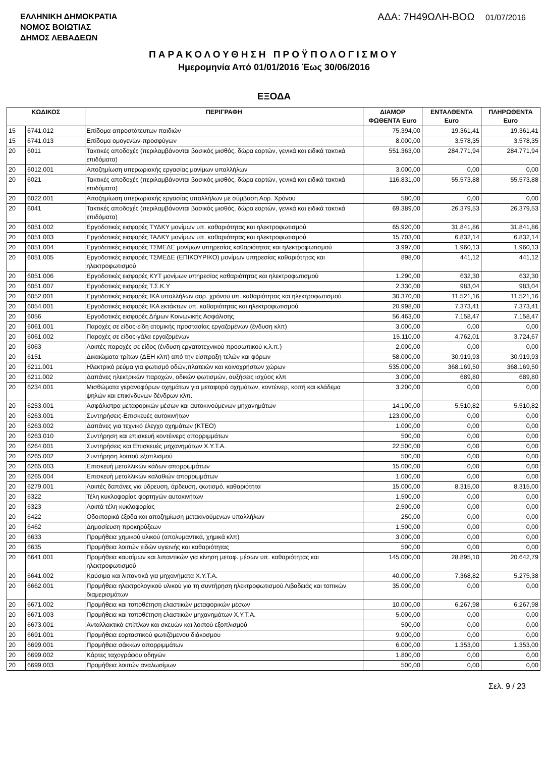ΕΛΛΗΝΙΚΗ ΔΗΜΟΚΡΑΤΙΑ
ΝΟΜΟΣ ΒΟΙΩΤΙΑΣ
ΔΗΜΟΣ ΛΕΒΑΔΕΩΝ
ΑΔΑ: 7Η49ΩΛΗ-ΒΟΩ 01/07/2016
ΠΑΡΑΚΟΛΟΥΘΗΣΗ ΠΡΟΫΠΟΛΟΓΙΣΜΟΥ
Ημερομηνία Από 01/01/2016 Έως 30/06/2016
ΕΞΟΔΑ
| ΚΩΔΙΚΟΣ | | ΠΕΡΙΓΡΑΦΗ | ΔΙΑΜΟΡ ΦΩΘΕΝΤΑ Euro | ΕΝΤΑΛΘΕΝΤΑ Euro | ΠΛΗΡΩΘΕΝΤΑ Euro |
| --- | --- | --- | --- | --- | --- |
| 15 | 6741.012 | Επίδομα απροστάτευτων παιδιών | 75.394,00 | 19.361,41 | 19.361,41 |
| 15 | 6741.013 | Επίδομα ομογενών-προσφύγων | 8.000,00 | 3.578,35 | 3.578,35 |
| 20 | 6011 | Τακτικές αποδοχές (περιλαμβάνονται βασικός μισθός, δώρα εορτών, γενικά και ειδικά τακτικά επιδόματα) | 551.363,00 | 284.771,94 | 284.771,94 |
| 20 | 6012.001 | Αποζημίωση υπερωριακής εργασίας μονίμων υπαλλήλων | 3.000,00 | 0,00 | 0,00 |
| 20 | 6021 | Τακτικές αποδοχές (περιλαμβάνονται βασικός μισθός, δώρα εορτών, γενικά και ειδικά τακτικά επιδόματα) | 116.831,00 | 55.573,88 | 55.573,88 |
| 20 | 6022.001 | Αποζημίωση υπερωριακής εργασίας υπαλλήλων με σύμβαση Αορ. Χρόνου | 580,00 | 0,00 | 0,00 |
| 20 | 6041 | Τακτικές αποδοχές (περιλαμβάνονται βασικός μισθός, δώρα εορτών, γενικά και ειδικά τακτικά επιδόματα) | 69.389,00 | 26.379,53 | 26.379,53 |
| 20 | 6051.002 | Εργοδοτικές εισφορές ΤΥΔΚΥ μονίμων υπ. καθαριότητας και ηλεκτροφωτισμού | 65.920,00 | 31.841,86 | 31.841,86 |
| 20 | 6051.003 | Εργοδοτικές εισφορές ΤΑΔΚΥ μονίμων υπ. καθαριότητας και ηλεκτροφωτισμού | 15.703,00 | 6.832,14 | 6.832,14 |
| 20 | 6051.004 | Εργοδοτικές εισφορές ΤΣΜΕΔΕ μονίμων υπηρεσίας καθαριότητας και ηλεκτροφωτισμού | 3.997,00 | 1.960,13 | 1.960,13 |
| 20 | 6051.005 | Εργοδοτικές εισφορές ΤΣΜΕΔΕ (ΕΠΙΚΟΥΡΙΚΟ) μονίμων υπηρεσίας καθαριότητας και ηλεκτροφωτισμού | 898,00 | 441,12 | 441,12 |
| 20 | 6051.006 | Εργοδοτικές εισφορές ΚΥΤ μονίμων υπηρεσίας καθαριότητας και ηλεκτροφωτισμού | 1.290,00 | 632,30 | 632,30 |
| 20 | 6051.007 | Εργοδοτικές εισφορές Τ.Σ.Κ.Υ | 2.330,00 | 983,04 | 983,04 |
| 20 | 6052.001 | Εργοδοτικές εισφορές ΙΚΑ υπαλλήλων αορ. χρόνου υπ. καθαριότητας και ηλεκτροφωτισμού | 30.370,00 | 11.521,16 | 11.521,16 |
| 20 | 6054.001 | Εργοδοτικές εισφορές ΙΚΑ εκτάκτων υπ. καθαριότητας και ηλεκτροφωτισμού | 20.998,00 | 7.373,41 | 7.373,41 |
| 20 | 6056 | Εργοδοτικές εισφορές Δήμων Κοινωνικής Ασφάλισης | 56.463,00 | 7.158,47 | 7.158,47 |
| 20 | 6061.001 | Παροχές σε είδος-είδη ατομικής προστασίας εργαζομένων (ένδυση κλπ) | 3.000,00 | 0,00 | 0,00 |
| 20 | 6061.002 | Παροχές σε είδος-γάλα εργαζομένων | 15.110,00 | 4.762,01 | 3.724,67 |
| 20 | 6063 | Λοιπές παροχές σε είδος (ένδυση εργατοτεχνικού προσωπικού κ.λ.π.) | 2.000,00 | 0,00 | 0,00 |
| 20 | 6151 | Δικαιώματα τρίτων (ΔΕΗ κλπ) από την είσπραξη τελών και φόρων | 58.000,00 | 30.919,93 | 30.919,93 |
| 20 | 6211.001 | Ηλεκτρικό ρεύμα για φωτισμό οδών,πλατειών και κοινοχρήστων χώρων | 535.000,00 | 368.169,50 | 368.169,50 |
| 20 | 6211.002 | Δαπάνες ηλεκτρικών παροχών, οδικών φωτισμών, αυξήσεις ισχύος κλπ | 3.000,00 | 689,80 | 689,80 |
| 20 | 6234.001 | Μισθώματα γερανοφόρων οχημάτων για μεταφορά οχημάτων, κοντέινερ, κοπή και κλάδεμα ψηλών και επικίνδυνων δένδρων κλπ. | 3.200,00 | 0,00 | 0,00 |
| 20 | 6253.001 | Ασφάλιστρα μεταφορικών μέσων και αυτοκινούμενων μηχανημάτων | 14.100,00 | 5.510,82 | 5.510,82 |
| 20 | 6263.001 | Συντηρήσεις-Επισκευές αυτοκινήτων | 123.000,00 | 0,00 | 0,00 |
| 20 | 6263.002 | Δαπάνες για τεχνικό έλεγχο οχημάτων (ΚΤΕΟ) | 1.000,00 | 0,00 | 0,00 |
| 20 | 6263.010 | Συντήρηση και επισκευή κοντέινερς απορριμμάτων | 500,00 | 0,00 | 0,00 |
| 20 | 6264.001 | Συντηρήσεις και Επισκευές μηχανημάτων Χ.Υ.Τ.Α. | 22.500,00 | 0,00 | 0,00 |
| 20 | 6265.002 | Συντήρηση λοιπού εξοπλισμού | 500,00 | 0,00 | 0,00 |
| 20 | 6265.003 | Επισκευή μεταλλικών κάδων απορριμμάτων | 15.000,00 | 0,00 | 0,00 |
| 20 | 6265.004 | Επισκευή μεταλλικών καλαθιών απορριμμάτων | 1.000,00 | 0,00 | 0,00 |
| 20 | 6279.001 | Λοιπές δαπάνες για ύδρευση, άρδευση, φωτισμό, καθαριότητα | 15.000,00 | 8.315,00 | 8.315,00 |
| 20 | 6322 | Τέλη κυκλοφορίας φορτηγών αυτοκινήτων | 1.500,00 | 0,00 | 0,00 |
| 20 | 6323 | Λοιπά τέλη κυκλοφορίας | 2.500,00 | 0,00 | 0,00 |
| 20 | 6422 | Οδοιπορικά έξοδα και αποζημίωση μετακινούμενων υπαλλήλων | 250,00 | 0,00 | 0,00 |
| 20 | 6462 | Δημοσίευση προκηρύξεων | 1.500,00 | 0,00 | 0,00 |
| 20 | 6633 | Προμήθεια χημικού υλικού (απολυμαντικά, χημικά κλπ) | 3.000,00 | 0,00 | 0,00 |
| 20 | 6635 | Προμήθεια λοιπών ειδών υγιεινής και καθαριότητας | 500,00 | 0,00 | 0,00 |
| 20 | 6641.001 | Προμήθεια καυσίμων και λιπαντικών για κίνηση μεταφ. μέσων υπ. καθαριότητας και ηλεκτροφωτισμού | 145.000,00 | 28.895,10 | 20.642,79 |
| 20 | 6641.002 | Καύσιμα και λιπαντικά για μηχανήματα Χ.Υ.Τ.Α. | 40.000,00 | 7.368,82 | 5.275,38 |
| 20 | 6662.001 | Προμήθεια ηλεκτρολογικού υλικού για τη συντήρηση ηλεκτροφωτισμού Λιβαδειάς και τοπικών διαμερισμάτων | 35.000,00 | 0,00 | 0,00 |
| 20 | 6671.002 | Προμήθεια και τοποθέτηση ελαστικών μεταφορικών μέσων | 10.000,00 | 6.267,98 | 6.267,98 |
| 20 | 6671.003 | Προμήθεια και τοποθέτηση ελαστικών μηχανημάτων Χ.Υ.Τ.Α. | 5.000,00 | 0,00 | 0,00 |
| 20 | 6673.001 | Ανταλλακτικά επίπλων και σκευών και λοιπού εξοπλισμού | 500,00 | 0,00 | 0,00 |
| 20 | 6691.001 | Προμήθεια εορταστικού φωτιζόμενου διάκοσμου | 9.000,00 | 0,00 | 0,00 |
| 20 | 6699.001 | Προμήθεια σάκκων απορριμμάτων | 6.000,00 | 1.353,00 | 1.353,00 |
| 20 | 6699.002 | Κάρτες ταχογράφου οδηγών | 1.800,00 | 0,00 | 0,00 |
| 20 | 6699.003 | Προμήθεια λοιπών αναλωσίμων | 500,00 | 0,00 | 0,00 |
Σελ. 9 / 23